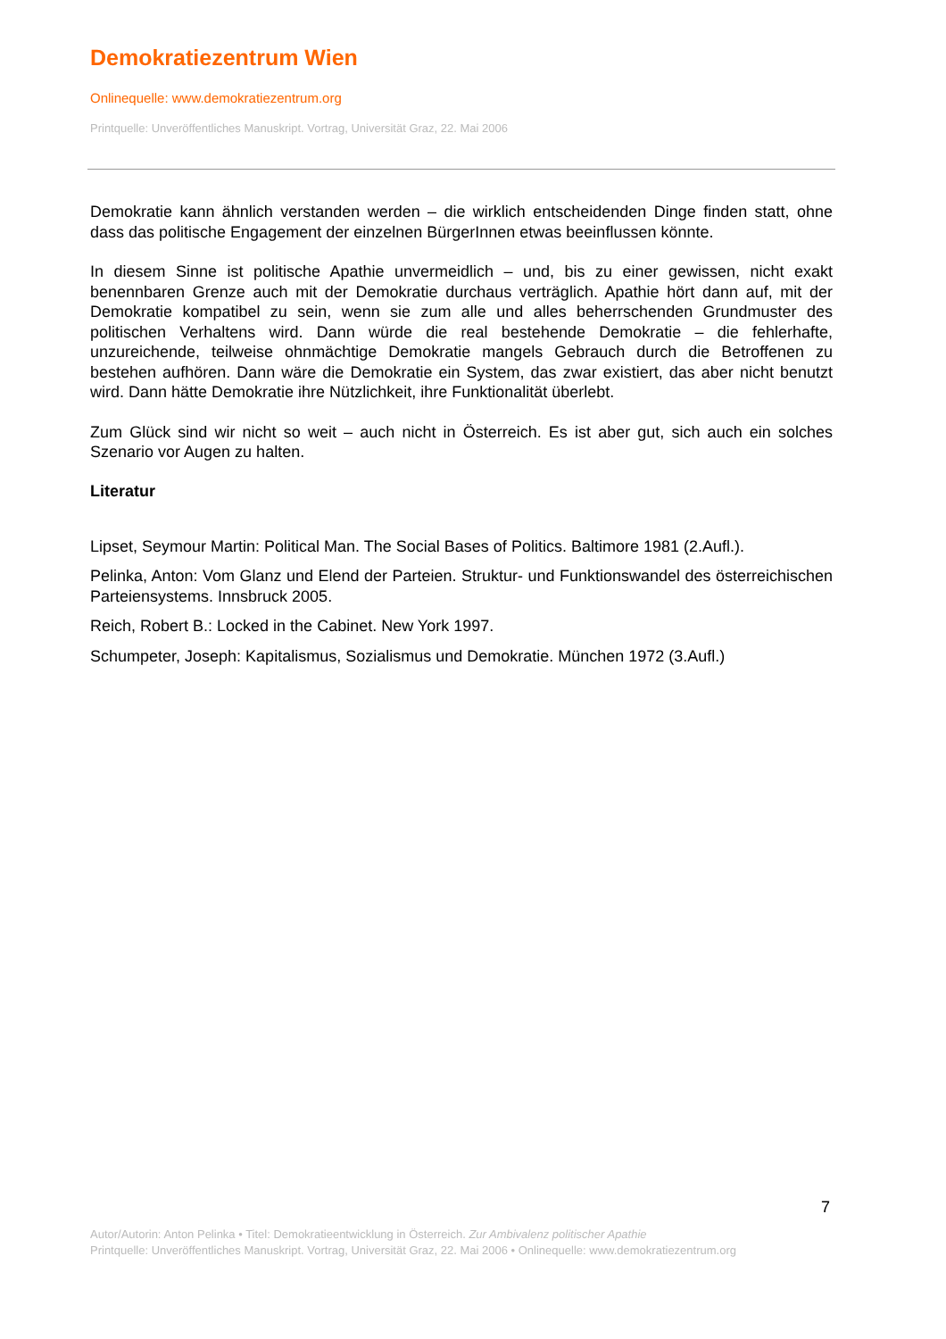Demokratiezentrum Wien
Onlinequelle: www.demokratiezentrum.org
Printquelle: Unveröffentliches Manuskript. Vortrag, Universität Graz, 22. Mai 2006
Demokratie kann ähnlich verstanden werden – die wirklich entscheidenden Dinge finden statt, ohne dass das politische Engagement der einzelnen BürgerInnen etwas beeinflussen könnte.
In diesem Sinne ist politische Apathie unvermeidlich – und, bis zu einer gewissen, nicht exakt benennbaren Grenze auch mit der Demokratie durchaus verträglich. Apathie hört dann auf, mit der Demokratie kompatibel zu sein, wenn sie zum alle und alles beherrschenden Grundmuster des politischen Verhaltens wird. Dann würde die real bestehende Demokratie – die fehlerhafte, unzureichende, teilweise ohnmächtige Demokratie mangels Gebrauch durch die Betroffenen zu bestehen aufhören. Dann wäre die Demokratie ein System, das zwar existiert, das aber nicht benutzt wird. Dann hätte Demokratie ihre Nützlichkeit, ihre Funktionalität überlebt.
Zum Glück sind wir nicht so weit – auch nicht in Österreich. Es ist aber gut, sich auch ein solches Szenario vor Augen zu halten.
Literatur
Lipset, Seymour Martin: Political Man. The Social Bases of Politics. Baltimore 1981 (2.Aufl.).
Pelinka, Anton: Vom Glanz und Elend der Parteien. Struktur- und Funktionswandel des österreichischen Parteiensystems. Innsbruck 2005.
Reich, Robert B.: Locked in the Cabinet. New York 1997.
Schumpeter, Joseph: Kapitalismus, Sozialismus und Demokratie. München 1972 (3.Aufl.)
7
Autor/Autorin: Anton Pelinka • Titel: Demokratieentwicklung in Österreich. Zur Ambivalenz politischer Apathie
Printquelle: Unveröffentliches Manuskript. Vortrag, Universität Graz, 22. Mai 2006 • Onlinequelle: www.demokratiezentrum.org